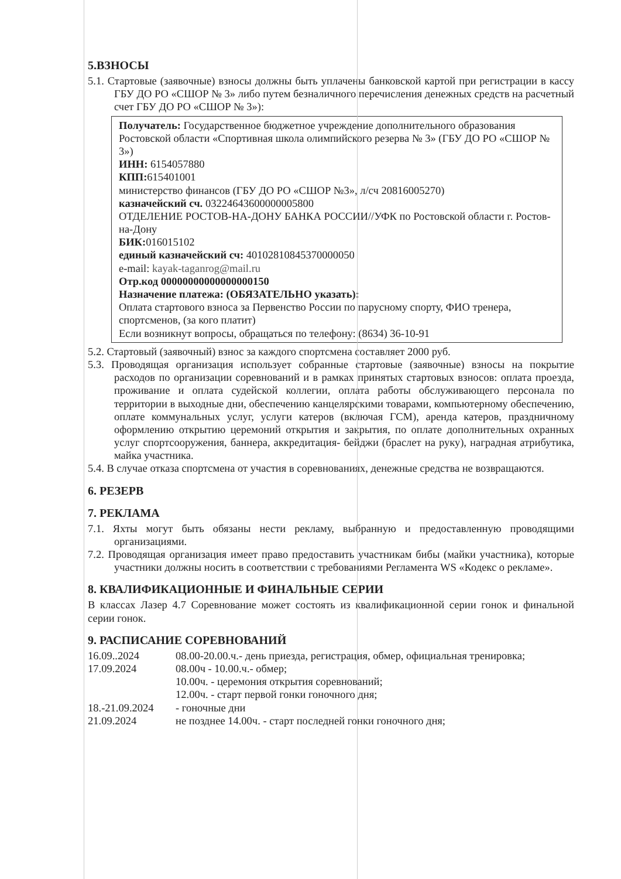5.ВЗНОСЫ
5.1. Стартовые (заявочные) взносы должны быть уплачены банковской картой при регистрации в кассу ГБУ ДО РО «СШОР № 3» либо путем безналичного перечисления денежных средств на расчетный счет ГБУ ДО РО «СШОР № 3»):
Получатель: Государственное бюджетное учреждение дополнительного образования Ростовской области «Спортивная школа олимпийского резерва № 3» (ГБУ ДО РО «СШОР № 3»)
ИНН: 6154057880
КПП: 615401001
министерство финансов (ГБУ ДО РО «СШОР №3», л/сч 20816005270)
казначейский сч. 03224643600000005800
ОТДЕЛЕНИЕ РОСТОВ-НА-ДОНУ БАНКА РОССИИ//УФК по Ростовской области г. Ростов-на-Дону
БИК: 016015102
единый казначейский сч: 40102810845370000050
e-mail: kayak-taganrog@mail.ru
Отр.код 00000000000000000150
Назначение платежа: (ОБЯЗАТЕЛЬНО указать):
Оплата стартового взноса за Первенство России по парусному спорту, ФИО тренера, спортсменов, (за кого платит)
Если возникнут вопросы, обращаться по телефону: (8634) 36-10-91
5.2. Стартовый (заявочный) взнос за каждого спортсмена составляет 2000 руб.
5.3. Проводящая организация использует собранные стартовые (заявочные) взносы на покрытие расходов по организации соревнований и в рамках принятых стартовых взносов: оплата проезда, проживание и оплата судейской коллегии, оплата работы обслуживающего персонала по территории в выходные дни, обеспечению канцелярскими товарами, компьютерному обеспечению, оплате коммунальных услуг, услуги катеров (включая ГСМ), аренда катеров, праздничному оформлению открытию церемоний открытия и закрытия, по оплате дополнительных охранных услуг спортсооружения, баннера, аккредитация- бейджи (браслет на руку), наградная атрибутика, майка участника.
5.4. В случае отказа спортсмена от участия в соревнованиях, денежные средства не возвращаются.
6. РЕЗЕРВ
7. РЕКЛАМА
7.1. Яхты могут быть обязаны нести рекламу, выбранную и предоставленную проводящими организациями.
7.2. Проводящая организация имеет право предоставить участникам бибы (майки участника), которые участники должны носить в соответствии с требованиями Регламента WS «Кодекс о рекламе».
8. КВАЛИФИКАЦИОННЫЕ И ФИНАЛЬНЫЕ СЕРИИ
В классах Лазер 4.7 Соревнование может состоять из квалификационной серии гонок и финальной серии гонок.
9. РАСПИСАНИЕ СОРЕВНОВАНИЙ
16.09..2024
08.00-20.00.ч.- день приезда, регистрация, обмер, официальная тренировка;
17.09.2024
08.00ч - 10.00.ч.- обмер;
10.00ч. - церемония открытия соревнований;
12.00ч. - старт первой гонки гоночного дня;
18.-21.09.2024
- гоночные дни
21.09.2024
не позднее 14.00ч. - старт последней гонки гоночного дня;